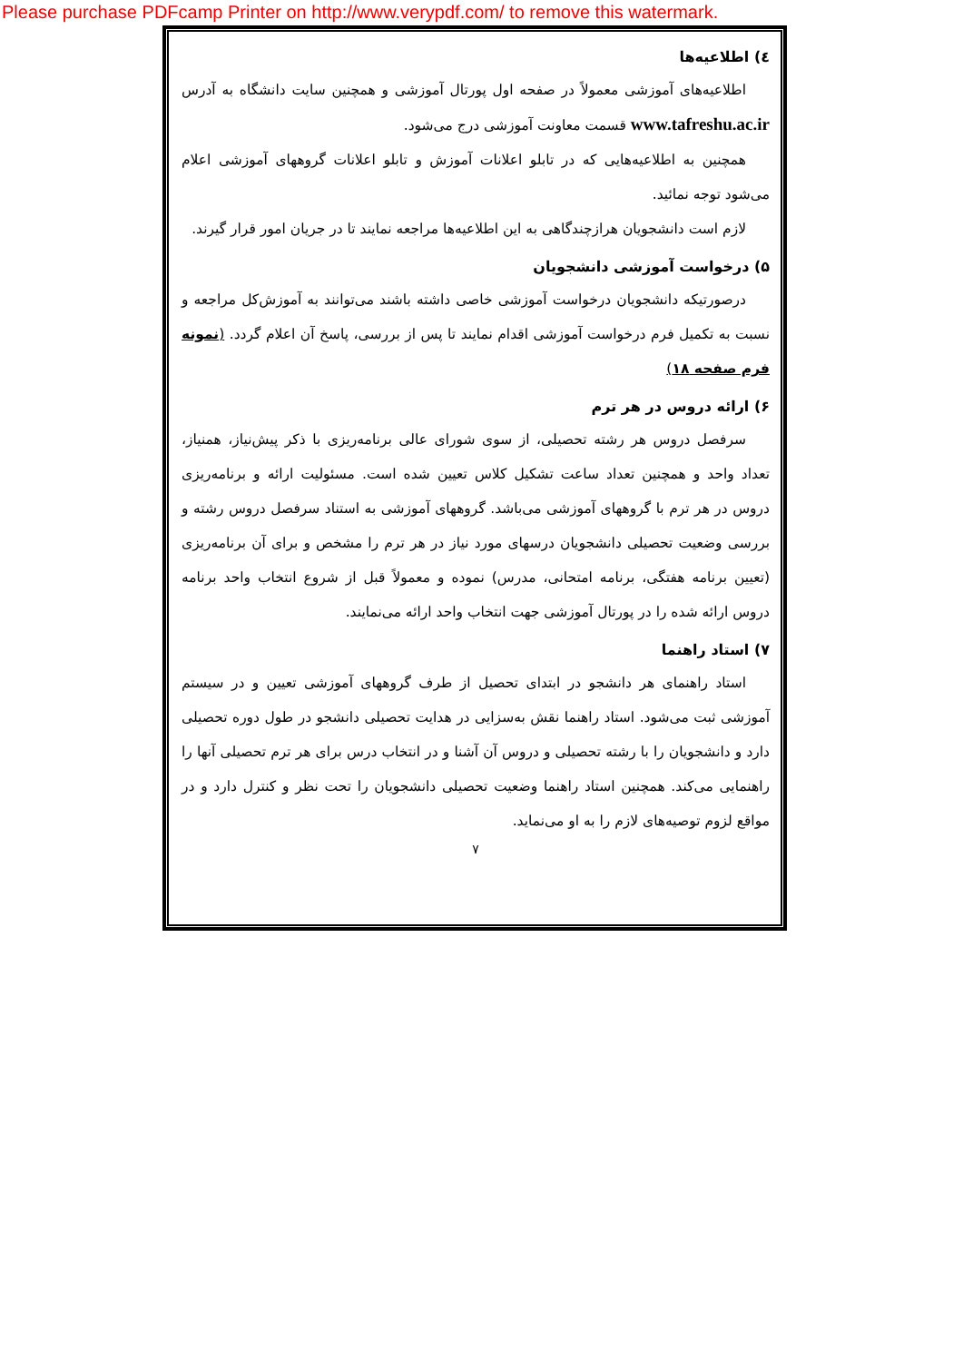Please purchase PDFcamp Printer on http://www.verypdf.com/ to remove this watermark.
٤) اطلاعیه‌ها
اطلاعیه‌های آموزشی معمولاً در صفحه اول پورتال آموزشی و همچنین سایت دانشگاه به آدرس www.tafreshu.ac.ir قسمت معاونت آموزشی درج می‌شود.
همچنین به اطلاعیه‌هایی که در تابلو اعلانات آموزش و تابلو اعلانات گروههای آموزشی اعلام می‌شود توجه نمائید.
لازم است دانشجویان هرازچندگاهی به این اطلاعیه‌ها مراجعه نمایند تا در جریان امور قرار گیرند.
۵) درخواست آموزشی دانشجویان
درصورتیکه دانشجویان درخواست آموزشی خاصی داشته باشند می‌توانند به آموزش‌کل مراجعه و نسبت به تکمیل فرم درخواست آموزشی اقدام نمایند تا پس از بررسی، پاسخ آن اعلام گردد. (نمونه فرم صفحه ۱۸)
۶) ارائه دروس در هر ترم
سرفصل دروس هر رشته تحصیلی، از سوی شورای عالی برنامه‌ریزی با ذکر پیش‌نیاز، همنیاز، تعداد واحد و همچنین تعداد ساعت تشکیل کلاس تعیین شده است. مسئولیت ارائه و برنامه‌ریزی دروس در هر ترم با گروههای آموزشی می‌باشد. گروههای آموزشی به استناد سرفصل دروس رشته و بررسی وضعیت تحصیلی دانشجویان درسهای مورد نیاز در هر ترم را مشخص و برای آن برنامه‌ریزی (تعیین برنامه هفتگی، برنامه امتحانی، مدرس) نموده و معمولاً قبل از شروع انتخاب واحد برنامه دروس ارائه شده را در پورتال آموزشی جهت انتخاب واحد ارائه می‌نمایند.
۷) استاد راهنما
استاد راهنمای هر دانشجو در ابتدای تحصیل از طرف گروههای آموزشی تعیین و در سیستم آموزشی ثبت می‌شود. استاد راهنما نقش به‌سزایی در هدایت تحصیلی دانشجو در طول دوره تحصیلی دارد و دانشجویان را با رشته تحصیلی و دروس آن آشنا و در انتخاب درس برای هر ترم تحصیلی آنها را راهنمایی می‌کند. همچنین استاد راهنما وضعیت تحصیلی دانشجویان را تحت نظر و کنترل دارد و در مواقع لزوم توصیه‌های لازم را به او می‌نماید.
۷